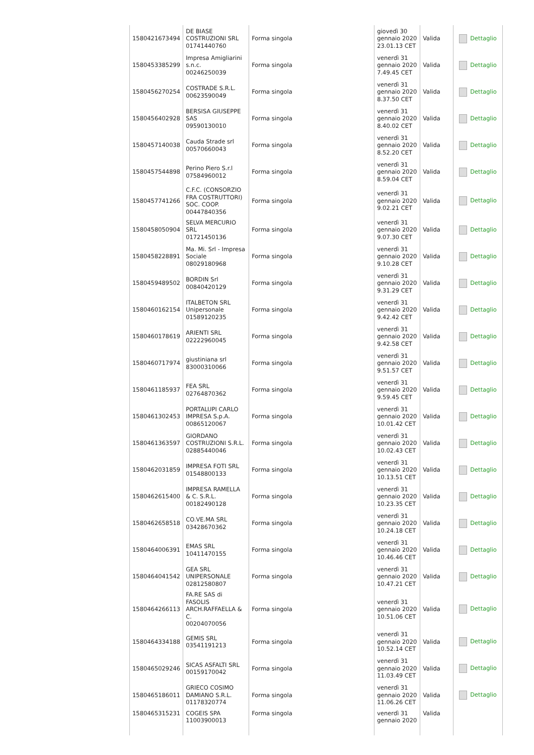| 1580421673494 | DE BIASE COSTRUZIONI SRL 01741440760 | Forma singola | giovedì 30 gennaio 2020 23.01.13 CET | Valida | Dettaglio |
| 1580453385299 | Impresa Amigliarini s.n.c. 00246250039 | Forma singola | venerdì 31 gennaio 2020 7.49.45 CET | Valida | Dettaglio |
| 1580456270254 | COSTRADE S.R.L. 00623590049 | Forma singola | venerdì 31 gennaio 2020 8.37.50 CET | Valida | Dettaglio |
| 1580456402928 | BERSISA GIUSEPPE SAS 09590130010 | Forma singola | venerdì 31 gennaio 2020 8.40.02 CET | Valida | Dettaglio |
| 1580457140038 | Cauda Strade srl 00570660043 | Forma singola | venerdì 31 gennaio 2020 8.52.20 CET | Valida | Dettaglio |
| 1580457544898 | Perino Piero S.r.l 07584960012 | Forma singola | venerdì 31 gennaio 2020 8.59.04 CET | Valida | Dettaglio |
| 1580457741266 | C.F.C. (CONSORZIO FRA COSTRUTTORI) SOC. COOP. 00447840356 | Forma singola | venerdì 31 gennaio 2020 9.02.21 CET | Valida | Dettaglio |
| 1580458050904 | SELVA MERCURIO SRL 01721450136 | Forma singola | venerdì 31 gennaio 2020 9.07.30 CET | Valida | Dettaglio |
| 1580458228891 | Ma. Mi. Srl - Impresa Sociale 08029180968 | Forma singola | venerdì 31 gennaio 2020 9.10.28 CET | Valida | Dettaglio |
| 1580459489502 | BORDIN Srl 00840420129 | Forma singola | venerdì 31 gennaio 2020 9.31.29 CET | Valida | Dettaglio |
| 1580460162154 | ITALBETON SRL Unipersonale 01589120235 | Forma singola | venerdì 31 gennaio 2020 9.42.42 CET | Valida | Dettaglio |
| 1580460178619 | ARIENTI SRL 02222960045 | Forma singola | venerdì 31 gennaio 2020 9.42.58 CET | Valida | Dettaglio |
| 1580460717974 | giustiniana srl 83000310066 | Forma singola | venerdì 31 gennaio 2020 9.51.57 CET | Valida | Dettaglio |
| 1580461185937 | FEA SRL 02764870362 | Forma singola | venerdì 31 gennaio 2020 9.59.45 CET | Valida | Dettaglio |
| 1580461302453 | PORTALUPI CARLO IMPRESA S.p.A. 00865120067 | Forma singola | venerdì 31 gennaio 2020 10.01.42 CET | Valida | Dettaglio |
| 1580461363597 | GIORDANO COSTRUZIONI S.R.L. 02885440046 | Forma singola | venerdì 31 gennaio 2020 10.02.43 CET | Valida | Dettaglio |
| 1580462031859 | IMPRESA FOTI SRL 01548800133 | Forma singola | venerdì 31 gennaio 2020 10.13.51 CET | Valida | Dettaglio |
| 1580462615400 | IMPRESA RAMELLA & C. S.R.L. 00182490128 | Forma singola | venerdì 31 gennaio 2020 10.23.35 CET | Valida | Dettaglio |
| 1580462658518 | CO.VE.MA SRL 03428670362 | Forma singola | venerdì 31 gennaio 2020 10.24.18 CET | Valida | Dettaglio |
| 1580464006391 | EMAS SRL 10411470155 | Forma singola | venerdì 31 gennaio 2020 10.46.46 CET | Valida | Dettaglio |
| 1580464041542 | GEA SRL UNIPERSONALE 02812580807 | Forma singola | venerdì 31 gennaio 2020 10.47.21 CET | Valida | Dettaglio |
| 1580464266113 | FA.RE SAS di FASOLIS ARCH.RAFFAELLA & C. 00204070056 | Forma singola | venerdì 31 gennaio 2020 10.51.06 CET | Valida | Dettaglio |
| 1580464334188 | GEMIS SRL 03541191213 | Forma singola | venerdì 31 gennaio 2020 10.52.14 CET | Valida | Dettaglio |
| 1580465029246 | SICAS ASFALTI SRL 00159170042 | Forma singola | venerdì 31 gennaio 2020 11.03.49 CET | Valida | Dettaglio |
| 1580465186011 | GRIECO COSIMO DAMIANO S.R.L. 01178320774 | Forma singola | venerdì 31 gennaio 2020 11.06.26 CET | Valida | Dettaglio |
| 1580465315231 | COGEIS SPA 11003900013 | Forma singola | venerdì 31 gennaio 2020 | Valida | |